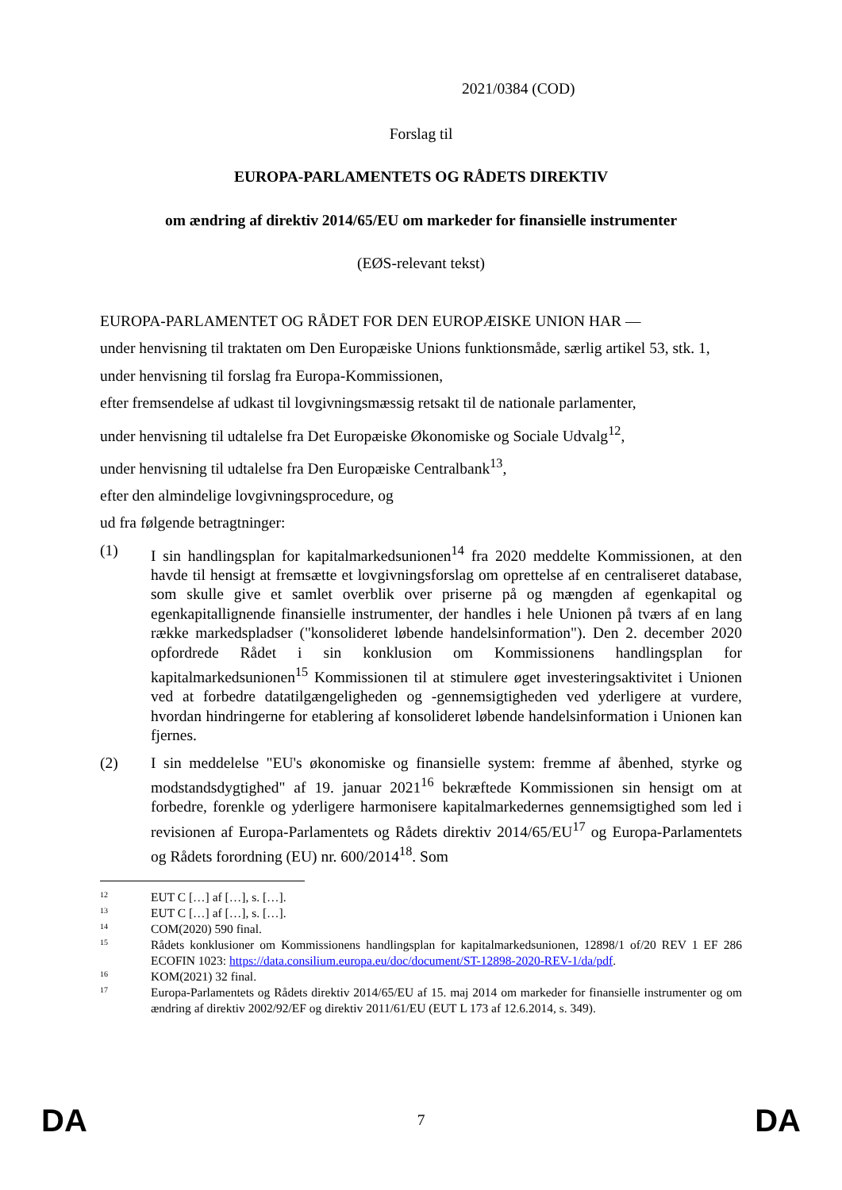2021/0384 (COD)
Forslag til
EUROPA-PARLAMENTETS OG RÅDETS DIREKTIV
om ændring af direktiv 2014/65/EU om markeder for finansielle instrumenter
(EØS-relevant tekst)
EUROPA-PARLAMENTET OG RÅDET FOR DEN EUROPÆISKE UNION HAR —
under henvisning til traktaten om Den Europæiske Unions funktionsmåde, særlig artikel 53, stk. 1,
under henvisning til forslag fra Europa-Kommissionen,
efter fremsendelse af udkast til lovgivningsmæssig retsakt til de nationale parlamenter,
under henvisning til udtalelse fra Det Europæiske Økonomiske og Sociale Udvalg<sup>12</sup>,
under henvisning til udtalelse fra Den Europæiske Centralbank<sup>13</sup>,
efter den almindelige lovgivningsprocedure, og
ud fra følgende betragtninger:
(1) I sin handlingsplan for kapitalmarkedsunionen<sup>14</sup> fra 2020 meddelte Kommissionen, at den havde til hensigt at fremsætte et lovgivningsforslag om oprettelse af en centraliseret database, som skulle give et samlet overblik over priserne på og mængden af egenkapital og egenkapitallignende finansielle instrumenter, der handles i hele Unionen på tværs af en lang række markedspladser ("konsolideret løbende handelsinformation"). Den 2. december 2020 opfordrede Rådet i sin konklusion om Kommissionens handlingsplan for kapitalmarkedsunionen<sup>15</sup> Kommissionen til at stimulere øget investeringsaktivitet i Unionen ved at forbedre datatilgængeligheden og -gennemsigtigheden ved yderligere at vurdere, hvordan hindringerne for etablering af konsolideret løbende handelsinformation i Unionen kan fjernes.
(2) I sin meddelelse "EU's økonomiske og finansielle system: fremme af åbenhed, styrke og modstandsdygtighed" af 19. januar 2021<sup>16</sup> bekræftede Kommissionen sin hensigt om at forbedre, forenkle og yderligere harmonisere kapitalmarkedernes gennemsigtighed som led i revisionen af Europa-Parlamentets og Rådets direktiv 2014/65/EU<sup>17</sup> og Europa-Parlamentets og Rådets forordning (EU) nr. 600/2014<sup>18</sup>. Som
12
EUT C […] af […], s. […].
13
EUT C […] af […], s. […].
14
COM(2020) 590 final.
15
Rådets konklusioner om Kommissionens handlingsplan for kapitalmarkedsunionen, 12898/1 of/20 REV 1 EF 286 ECOFIN 1023: https://data.consilium.europa.eu/doc/document/ST-12898-2020-REV-1/da/pdf.
16
KOM(2021) 32 final.
17
Europa-Parlamentets og Rådets direktiv 2014/65/EU af 15. maj 2014 om markeder for finansielle instrumenter og om ændring af direktiv 2002/92/EF og direktiv 2011/61/EU (EUT L 173 af 12.6.2014, s. 349).
DA 7 DA